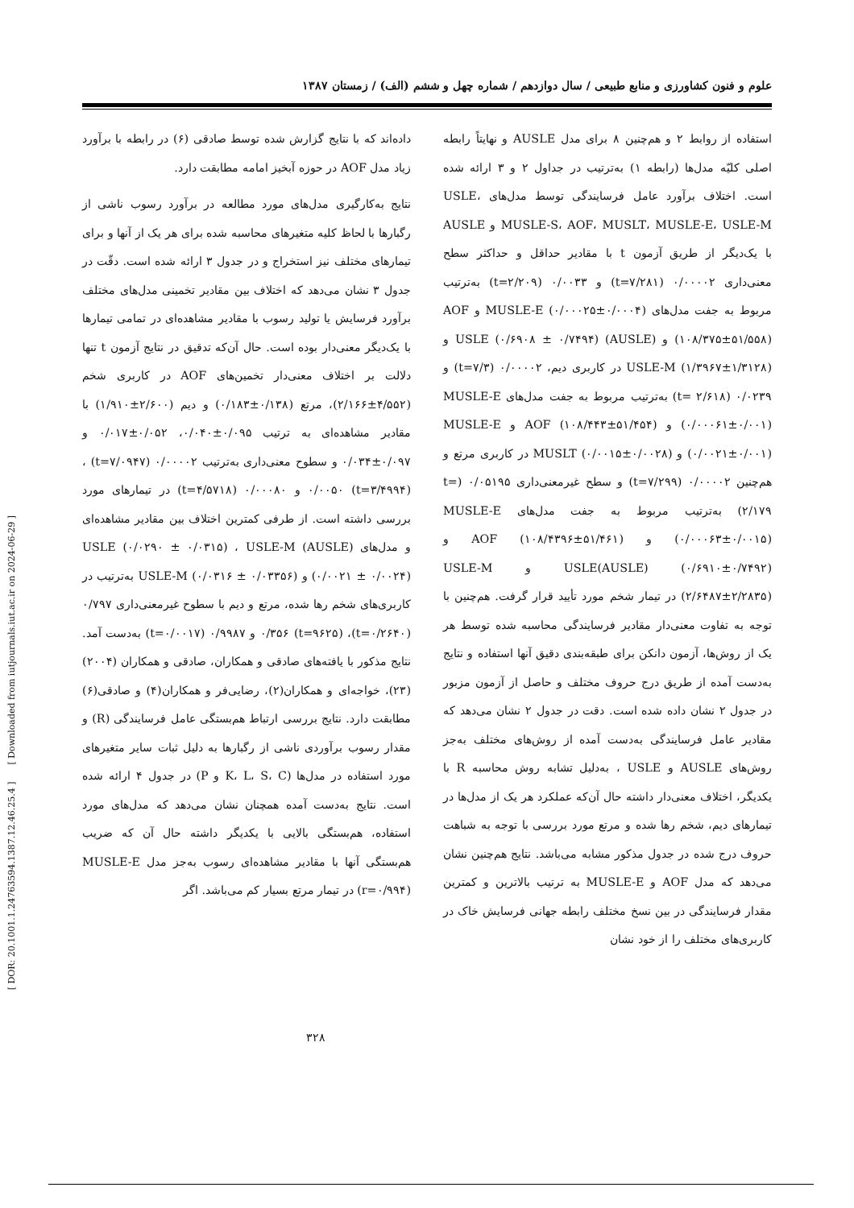[ DOR: 20.1001.1.24763594.1387.12.46.25.4 ] [ Downloaded from iutjournals.iut.ac.ir on 2024-06-29 ]
علوم و فنون کشاورزی و منابع طبیعی / سال دوازدهم / شماره چهل و ششم (الف) / زمستان ۱۳۸۷
استفاده از روابط ۲ و هم‌چنین ۸ برای مدل AUSLE و نهایتاً رابطه اصلی کلیّه مدل‌ها (رابطه ۱) به‌ترتیب در جداول ۲ و ۳ ارائه شده است. اختلاف برآورد عامل فرسایندگی توسط مدل‌های USLE، MUSLE-S، AOF، MUSLT، MUSLE-E، USLE-M و AUSLE با یک‌دیگر از طریق آزمون t با مقادیر حداقل و حداکثر سطح معنی‌داری ۰/۰۰۰۰۲ (t=۷/۲۸۱) و ۰/۰۰۳۳ (t=۲/۲۰۹) به‌ترتیب مربوط به جفت مدل‌های MUSLE-E (۰/۰۰۰۲۵±۰/۰۰۰۴) و AOF (۱۰۸/۳۷۵±۵۱/۵۵۸) و (AUSLE) USLE (۰/۶۹۰۸ ± ۰/۷۴۹۴) و USLE-M (۱/۳۹۶۷±۱/۳۱۲۸) در کاربری دیم، ۰/۰۰۰۰۲ (t=۷/۳) و ۰/۰۲۳۹ (t= ۲/۶۱۸) به‌ترتیب مربوط به جفت مدل‌های MUSLE-E (۰/۰۰۰۶۱±۰/۰۰۱) و AOF (۱۰۸/۴۴۳±۵۱/۴۵۴) و MUSLE-E (۰/۰۰۲۱±۰/۰۰۱) و MUSLT (۰/۰۰۱۵±۰/۰۰۲۸) در کاربری مرتع و هم‌چنین ۰/۰۰۰۰۲ (t=۷/۲۹۹) و سطح غیرمعنی‌داری ۰/۰۵۱۹۵ (t= ۲/۱۷۹) به‌ترتیب مربوط به جفت مدل‌های MUSLE-E (۰/۰۰۰۶۳±۰/۰۰۱۵) و AOF (۱۰۸/۴۳۹۶±۵۱/۴۶۱) و USLE(AUSLE) (۰/۶۹۱۰±۰/۷۴۹۲) و USLE-M (۲/۶۴۸۷±۲/۲۸۳۵) در تیمار شخم مورد تأیید قرار گرفت. هم‌چنین با توجه به تفاوت معنی‌دار مقادیر فرسایندگی محاسبه شده توسط هر یک از روش‌ها، آزمون دانکن برای طبقه‌بندی دقیق آنها استفاده و نتایج به‌دست آمده از طریق درج حروف مختلف و حاصل از آزمون مزبور در جدول ۲ نشان داده شده است. دقت در جدول ۲ نشان می‌دهد که مقادیر عامل فرسایندگی به‌دست آمده از روش‌های مختلف به‌جز روش‌های AUSLE و USLE ، به‌دلیل تشابه روش محاسبه R با یکدیگر، اختلاف معنی‌دار داشته حال آن‌که عملکرد هر یک از مدل‌ها در تیمارهای دیم، شخم رها شده و مرتع مورد بررسی با توجه به شباهت حروف درج شده در جدول مذکور مشابه می‌باشد. نتایج هم‌چنین نشان می‌دهد که مدل AOF و MUSLE-E به ترتیب بالاترین و کمترین مقدار فرسایندگی در بین نسخ مختلف رابطه جهانی فرسایش خاک در کاربری‌های مختلف را از خود نشان
داده‌اند که با نتایج گزارش شده توسط صادقی (۶) در رابطه با برآورد زیاد مدل AOF در حوزه آبخیز امامه مطابقت دارد.
نتایج به‌کارگیری مدل‌های مورد مطالعه در برآورد رسوب ناشی از رگبارها با لحاظ کلیه متغیرهای محاسبه شده برای هر یک از آنها و برای تیمارهای مختلف نیز استخراج و در جدول ۳ ارائه شده است. دقّت در جدول ۳ نشان می‌دهد که اختلاف بین مقادیر تخمینی مدل‌های مختلف برآورد فرسایش یا تولید رسوب با مقادیر مشاهده‌ای در تمامی تیمارها با یک‌دیگر معنی‌دار بوده است. حال آن‌که تدقیق در نتایج آزمون t تنها دلالت بر اختلاف معنی‌دار تخمین‌های AOF در کاربری شخم (۴/۵۵۲±۲/۱۶۶)، مرتع (۰/۱۳۸±۰/۱۸۳) و دیم (۲/۶۰۰±۱/۹۱۰) با مقادیر مشاهده‌ای به ترتیب ۰/۰۹۵±۰/۰۴۰، ۰/۰۵۲±۰/۰۱۷ و ۰/۰۹۷±۰/۰۳۴ و سطوح معنی‌داری به‌ترتیب ۰/۰۰۰۰۲ (t=۷/۰۹۴۷) ، ۰/۰۰۵۰ (t=۳/۴۹۹۴) و ۰/۰۰۰۸۰ (t=۴/۵۷۱۸) در تیمارهای مورد بررسی داشته است. از طرفی کمترین اختلاف بین مقادیر مشاهده‌ای و مدل‌های (AUSLE) USLE (۰/۰۲۹۰ ± ۰/۰۳۱۵) ، USLE-M (۰/۰۰۲۱ ± ۰/۰۰۲۴) و USLE-M (۰/۰۳۱۶ ± ۰/۰۳۳۵۶) به‌ترتیب در کاربری‌های شخم رها شده، مرتع و دیم با سطوح غیرمعنی‌داری ۰/۷۹۷ (t=۰/۲۶۴۰)، ۰/۳۵۶ (t=۹۶۲۵) و ۰/۹۹۸۷ (t=۰/۰۰۱۷) به‌دست آمد. نتایج مذکور با یافته‌های صادقی و همکاران، صادقی و همکاران (۲۰۰۴)(۲۳)، خواجه‌ای و همکاران(۲)، رضایی‌فر و همکاران(۴) و صادقی(۶) مطابقت دارد. نتایج بررسی ارتباط هم‌بستگی عامل فرسایندگی (R) و مقدار رسوب برآوردی ناشی از رگبارها به دلیل ثبات سایر متغیرهای مورد استفاده در مدل‌ها (K، L، S، C و P) در جدول ۴ ارائه شده است. نتایج به‌دست آمده همچنان نشان می‌دهد که مدل‌های مورد استفاده، هم‌بستگی بالایی با یکدیگر داشته حال آن که ضریب هم‌بستگی آنها با مقادیر مشاهده‌ای رسوب به‌جز مدل MUSLE-E (r=۰/۹۹۴) در تیمار مرتع بسیار کم می‌باشد. اگر
۳۲۸